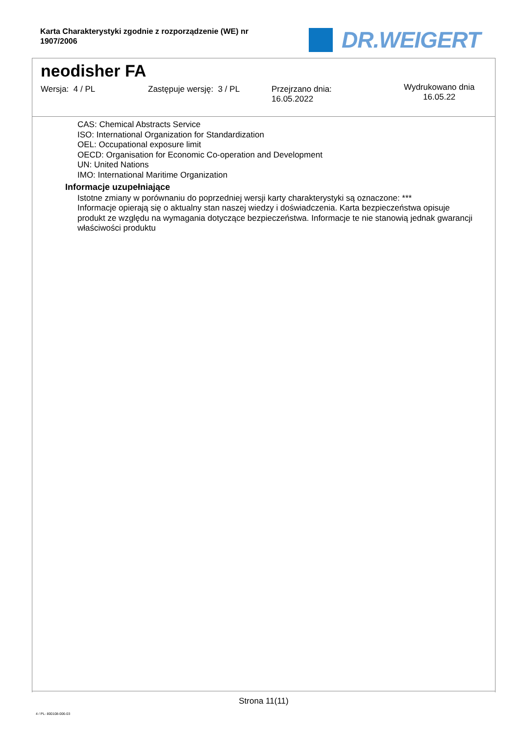Karta Charakterystyki zgodnie z rozporządzenie (WE) nr 1907/2006
DR.WEIGERT
neodisher FA
Wersja: 4 / PL Zastępuje wersję: 3 / PL
Przejrzano dnia:
16.05.2022
Wydrukowano dnia
16.05.22
CAS: Chemical Abstracts Service
ISO: International Organization for Standardization
OEL: Occupational exposure limit
OECD: Organisation for Economic Co-operation and Development
UN: United Nations
IMO: International Maritime Organization
Informacje uzupełniające
Istotne zmiany w porównaniu do poprzedniej wersji karty charakterystyki są oznaczone: ***
Informacje opierają się o aktualny stan naszej wiedzy i doświadczenia. Karta bezpieczeństwa opisuje produkt ze względu na wymagania dotyczące bezpieczeństwa. Informacje te nie stanowią jednak gwarancji właściwości produktu
Strona 11(11)
4 / PL- 800108-006-03